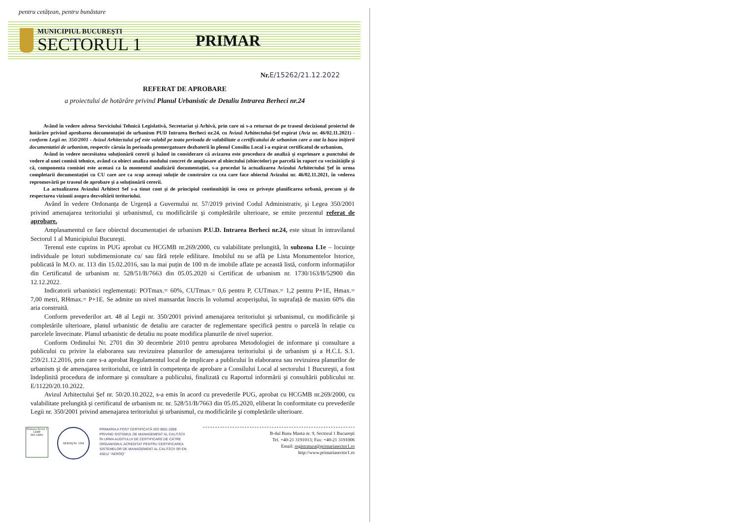pentru cetățean, pentru bunăstare
MUNICIPIUL BUCUREŞTI
SECTORUL 1
PRIMAR
Nr.E/15262/21.12.2022
REFERAT DE APROBARE
a proiectului de hotărâre privind Planul Urbanistic de Detaliu Intrarea Berheci nr.24
Având în vedere adresa Serviciului Tehnică Legislativă, Secretariat şi Arhivă, prin care ni s-a returnat de pe traseul decizional proiectul de hotărâre privind aprobarea documentației de urbanism PUD Intrarea Berheci nr.24, cu Avizul Arhitectului-Şef expirat (Aviz nr. 46/02.11.2021) - conform Legii nr. 350/2001 - Avizul Arhitectului şef este valabil pe toata perioada de valabilitate a certificatului de urbanism care a stat la baza inițierii documentatiei de urbanism, respectiv căruia în perioada premergatoare dezbaterii în plenul Consiliu Local i-a expirat certificatul de urbanism,
Având in vedere necesitatea soluționării cererii şi luând in considerare că avizarea este procedura de analiză şi exprimare a punctului de vedere al unei comisii tehnice, având ca obiect analiza modului concret de amplasare al obiectului (obiectelor) pe parcelă în raport cu vecinătățile şi că, componenta comisiei este aceeasi ca la momentul analizării documentației, s-a procedat la actualizarea Avizului Arhitectului Şef în urma completarii documentației cu CU care are ca scop aceeaşi soluție de construire ca cea care face obiectul Avizului nr. 46/02.11.2021, în vederea repromovării pe traseul de aprobare şi a soluționării cererii.
La actualizarea Avizului Arhitect Sef s-a tinut cont şi de principiul continuității în ceea ce priveşte planificarea urbană, precum şi de respectarea viziunii asupra dezvoltării teritoriului.
Având în vedere Ordonanța de Urgență a Guvernului nr. 57/2019 privind Codul Administrativ, şi Legea 350/2001 privind amenajarea teritoriului şi urbanismul, cu modificările şi completările ulterioare, se emite prezentul referat de aprobare.
Amplasamentul ce face obiectul documentației de urbanism P.U.D. Intrarea Berheci nr.24, este situat în intravilanul Sectorul 1 al Municipiului Bucureşti.
Terenul este cuprins in PUG aprobat cu HCGMB nr.269/2000, cu valabilitate prelungită, în subzona L1e – locuințe individuale pe loturi subdimensionate cu/ sau fără rețele edilitare. Imobilul nu se află pe Lista Monumentelor Istorice, publicată în M.O. nr. 113 din 15.02.2016, sau la mai puțin de 100 m de imobile aflate pe această listă, conform informațiilor din Certificatul de urbanism nr. 528/51/B/7663 din 05.05.2020 si Certificat de urbanism nr. 1730/163/B/52900 din 12.12.2022.
Indicatorii urbanistici reglementați: POTmax.= 60%, CUTmax.= 0,6 pentru P, CUTmax.= 1,2 pentru P+1E, Hmax.= 7,00 metri, RHmax.= P+1E. Se admite un nivel mansardat înscris în volumul acoperişului, în suprafață de maxim 60% din aria construită.
Conform prevederilor art. 48 al Legii nr. 350/2001 privind amenajarea teritoriului şi urbanismul, cu modificările şi completările ulterioare, planul urbanistic de detaliu are caracter de reglementare specifică pentru o parcelă în relație cu parcelele învecinate. Planul urbanistic de detaliu nu poate modifica planurile de nivel superior.
Conform Ordinului Nr. 2701 din 30 decembrie 2010 pentru aprobarea Metodologiei de informare şi consultare a publicului cu privire la elaborarea sau revizuirea planurilor de amenajarea teritoriului şi de urbanism şi a H.C.L S.1. 259/21.12.2016, prin care s-a aprobat Regulamentul local de implicare a publicului în elaborarea sau revizuirea planurilor de urbanism şi de amenajarea teritoriului, ce intră în competența de aprobare a Consilului Local al sectorului 1 Bucureşti, a fost îndeplinită procedura de informare şi consultare a publicului, finalizată cu Raportul informării şi consultării publicului nr. E/11220/20.10.2022.
Avizul Arhitectului Şef nr. 50/20.10.2022, s-a emis în acord cu prevederile PUG, aprobat cu HCGMB nr.269/2000, cu valabilitate prelungită şi certificatul de urbanism nr. nr. 528/51/B/7663 din 05.05.2020, eliberat în conformitate cu prevederile Legii nr. 350/2001 privind amenajarea teritoriului şi urbanismul, cu modificările şi completările ulterioare.
Primaria Sector 1
CERT
ISO 14001
AEROQ Nr. 1504
PRIMARIA A FOST CERTIFICATĂ ISO 9001-2008 PRIVIND SISTEMUL DE MANAGEMENT AL CALITĂȚII ÎN URMA AUDITULUI DE CERTIFICARE DE CĂTRE ORGANISMUL ACREDITAT PENTRU CERTIFICAREA SISTEMELOR DE MANAGEMENT AL CALITĂȚII SR EN 45012 "AEROQ"
B-dul Banu Manta nr. 9, Sectorul 1 Bucureşti
Tel. +40-21 3191013; Fax: +40-21 3191006
Email: registratura@primariasector1.ro
http://www.primariasector1.ro